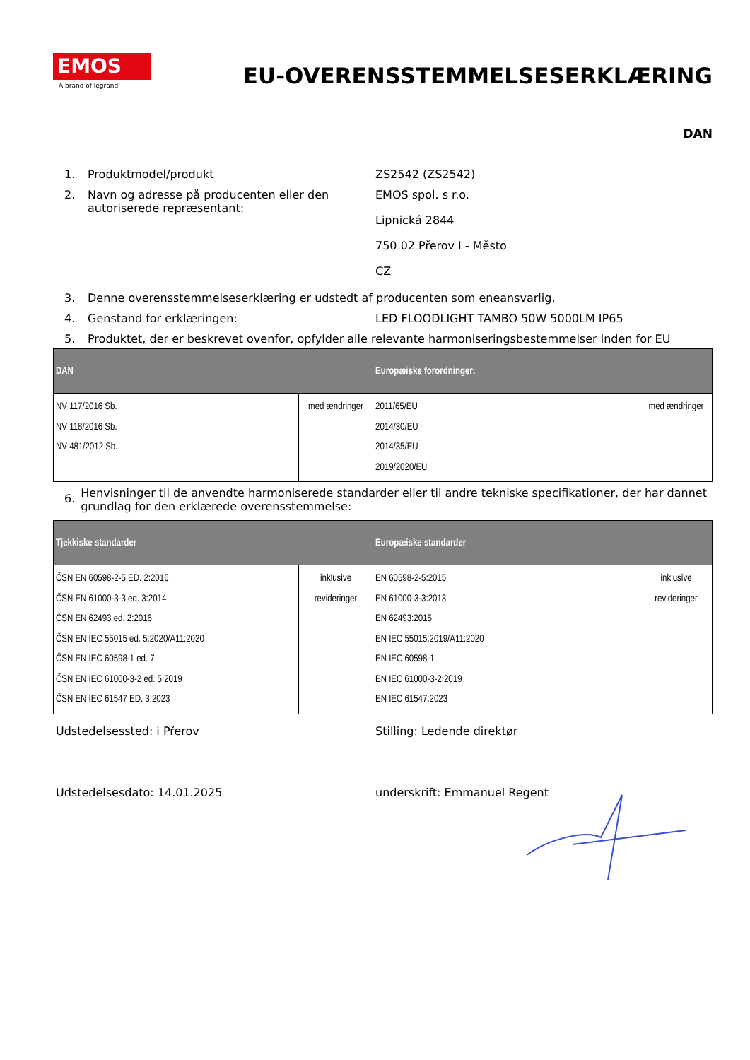EMOS
A brand of legrand
EU-OVERENSSTEMMELSESERKLÆRING
DAN
1. Produktmodel/produkt ZS2542 (ZS2542)
2. Navn og adresse på producenten eller den autoriserede repræsentant: EMOS spol. s r.o.
Lipnická 2844
750 02 Přerov I - Město
CZ
3. Denne overensstemmelseserklæring er udstedt af producenten som eneansvarlig.
4. Genstand for erklæringen: LED FLOODLIGHT TAMBO 50W 5000LM IP65
5. Produktet, der er beskrevet ovenfor, opfylder alle relevante harmoniseringsbestemmelser inden for EU
| DAN | | Europæiske forordninger: | |
| --- | --- | --- | --- |
| NV 117/2016 Sb. NV 118/2016 Sb. NV 481/2012 Sb. | med ændringer | 2011/65/EU 2014/30/EU 2014/35/EU 2019/2020/EU | med ændringer |
6. Henvisninger til de anvendte harmoniserede standarder eller til andre tekniske specifikationer, der har dannet grundlag for den erklærede overensstemmelse:
| Tjekkiske standarder | | Europæiske standarder | |
| --- | --- | --- | --- |
| ČSN EN 60598-2-5 ED. 2:2016 ČSN EN 61000-3-3 ed. 3:2014 ČSN EN 62493 ed. 2:2016 ČSN EN IEC 55015 ed. 5:2020/A11:2020 ČSN EN IEC 60598-1 ed. 7 ČSN EN IEC 61000-3-2 ed. 5:2019 ČSN EN IEC 61547 ED. 3:2023 | inklusive revideringer | EN 60598-2-5:2015 EN 61000-3-3:2013 EN 62493:2015 EN IEC 55015:2019/A11:2020 EN IEC 60598-1 EN IEC 61000-3-2:2019 EN IEC 61547:2023 | inklusive revideringer |
Udstedelsessted: i Přerov Stilling: Ledende direktør
Udstedelsesdato: 14.01.2025 underskrift: Emmanuel Regent